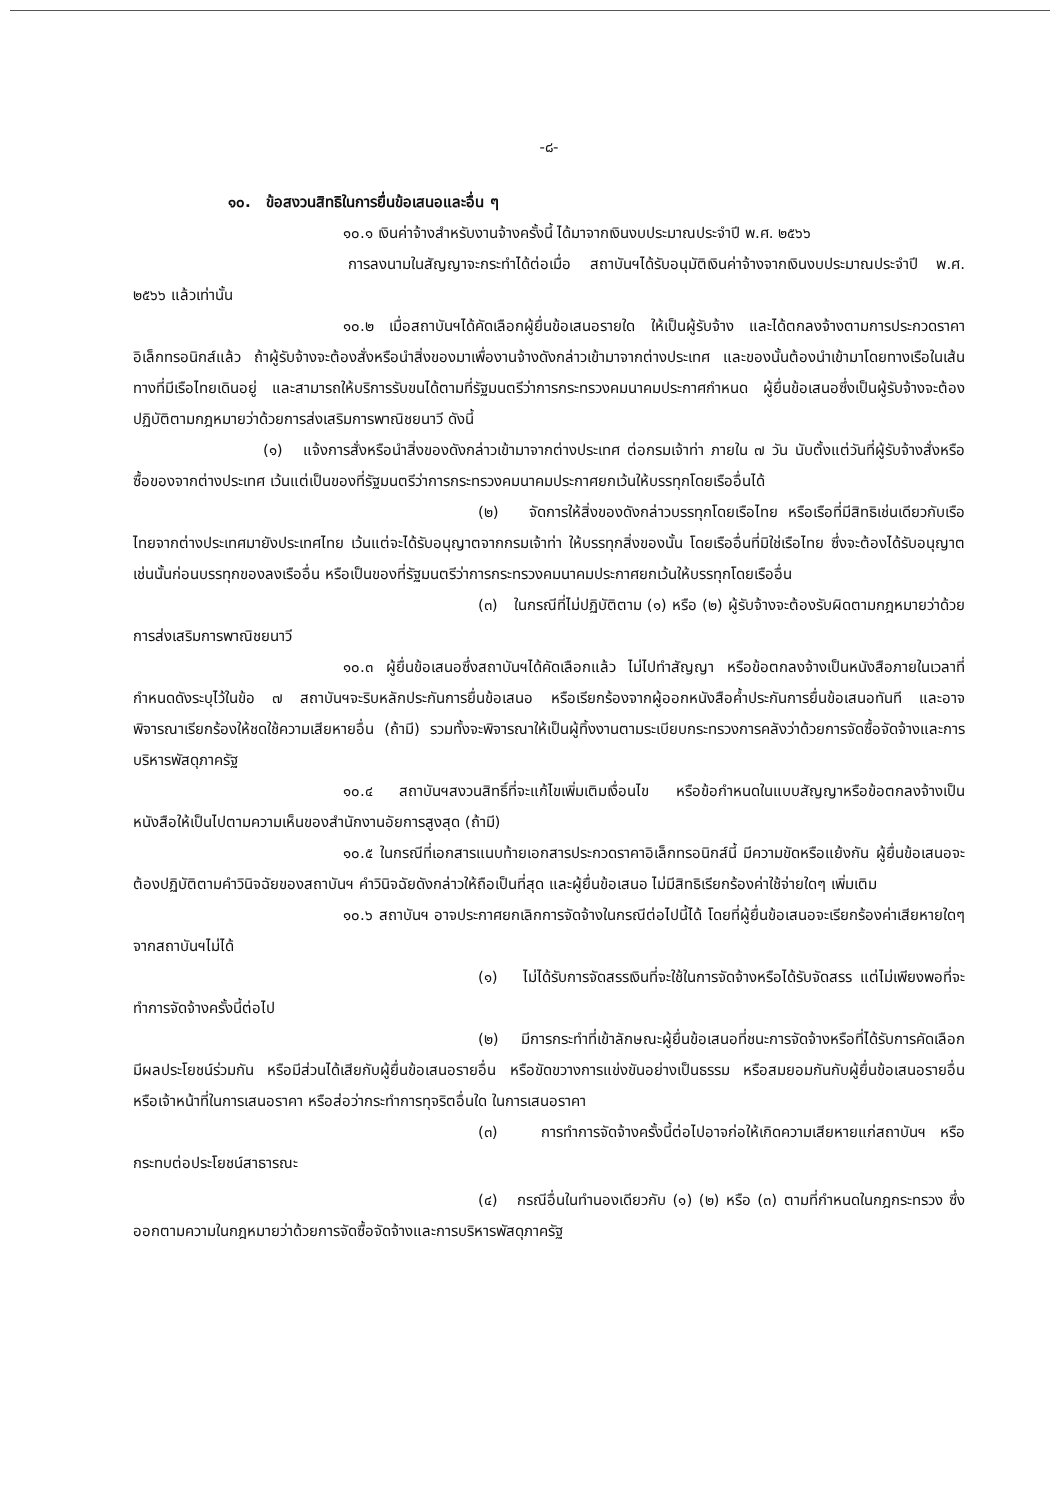-๘-
๑๐. ข้อสงวนสิทธิในการยื่นข้อเสนอและอื่น ๆ
๑๐.๑ เงินค่าจ้างสำหรับงานจ้างครั้งนี้ ได้มาจากเงินงบประมาณประจำปี พ.ศ. ๒๕๖๖
การลงนามในสัญญาจะกระทำได้ต่อเมื่อ สถาบันฯได้รับอนุมัติเงินค่าจ้างจากเงินงบประมาณประจำปี พ.ศ. ๒๕๖๖ แล้วเท่านั้น
๑๐.๒ เมื่อสถาบันฯได้คัดเลือกผู้ยื่นข้อเสนอรายใด ให้เป็นผู้รับจ้าง และได้ตกลงจ้างตามการประกวดราคาอิเล็กทรอนิกส์แล้ว ถ้าผู้รับจ้างจะต้องสั่งหรือนำสิ่งของมาเพื่องานจ้างดังกล่าวเข้ามาจากต่างประเทศ และของนั้นต้องนำเข้ามาโดยทางเรือในเส้นทางที่มีเรือไทยเดินอยู่ และสามารถให้บริการรับขนได้ตามที่รัฐมนตรีว่าการกระทรวงคมนาคมประกาศกำหนด ผู้ยื่นข้อเสนอซึ่งเป็นผู้รับจ้างจะต้องปฏิบัติตามกฎหมายว่าด้วยการส่งเสริมการพาณิชยนาวี ดังนี้
(๑) แจ้งการสั่งหรือนำสิ่งของดังกล่าวเข้ามาจากต่างประเทศ ต่อกรมเจ้าท่า ภายใน ๗ วัน นับตั้งแต่วันที่ผู้รับจ้างสั่งหรือซื้อของจากต่างประเทศ เว้นแต่เป็นของที่รัฐมนตรีว่าการกระทรวงคมนาคมประกาศยกเว้นให้บรรทุกโดยเรืออื่นได้
(๒) จัดการให้สิ่งของดังกล่าวบรรทุกโดยเรือไทย หรือเรือที่มีสิทธิเช่นเดียวกับเรือไทยจากต่างประเทศมายังประเทศไทย เว้นแต่จะได้รับอนุญาตจากกรมเจ้าท่า ให้บรรทุกสิ่งของนั้น โดยเรืออื่นที่มิใช่เรือไทย ซึ่งจะต้องได้รับอนุญาตเช่นนั้นก่อนบรรทุกของลงเรืออื่น หรือเป็นของที่รัฐมนตรีว่าการกระทรวงคมนาคมประกาศยกเว้นให้บรรทุกโดยเรืออื่น
(๓) ในกรณีที่ไม่ปฏิบัติตาม (๑) หรือ (๒) ผู้รับจ้างจะต้องรับผิดตามกฎหมายว่าด้วยการส่งเสริมการพาณิชยนาวี
๑๐.๓ ผู้ยื่นข้อเสนอซึ่งสถาบันฯได้คัดเลือกแล้ว ไม่ไปทำสัญญา หรือข้อตกลงจ้างเป็นหนังสือภายในเวลาที่กำหนดดังระบุไว้ในข้อ ๗ สถาบันฯจะริบหลักประกันการยื่นข้อเสนอ หรือเรียกร้องจากผู้ออกหนังสือค้ำประกันการยื่นข้อเสนอทันที และอาจพิจารณาเรียกร้องให้ชดใช้ความเสียหายอื่น (ถ้ามี) รวมทั้งจะพิจารณาให้เป็นผู้ทิ้งงานตามระเบียบกระทรวงการคลังว่าด้วยการจัดซื้อจัดจ้างและการบริหารพัสดุภาครัฐ
๑๐.๔ สถาบันฯสงวนสิทธิ์ที่จะแก้ไขเพิ่มเติมเงื่อนไข หรือข้อกำหนดในแบบสัญญาหรือข้อตกลงจ้างเป็นหนังสือให้เป็นไปตามความเห็นของสำนักงานอัยการสูงสุด (ถ้ามี)
๑๐.๕ ในกรณีที่เอกสารแนบท้ายเอกสารประกวดราคาอิเล็กทรอนิกส์นี้ มีความขัดหรือแย้งกัน ผู้ยื่นข้อเสนอจะต้องปฏิบัติตามคำวินิจฉัยของสถาบันฯ คำวินิจฉัยดังกล่าวให้ถือเป็นที่สุด และผู้ยื่นข้อเสนอ ไม่มีสิทธิเรียกร้องค่าใช้จ่ายใดๆ เพิ่มเติม
๑๐.๖ สถาบันฯ อาจประกาศยกเลิกการจัดจ้างในกรณีต่อไปนี้ได้ โดยที่ผู้ยื่นข้อเสนอจะเรียกร้องค่าเสียหายใดๆ จากสถาบันฯไม่ได้
(๑) ไม่ได้รับการจัดสรรเงินที่จะใช้ในการจัดจ้างหรือได้รับจัดสรร แต่ไม่เพียงพอที่จะทำการจัดจ้างครั้งนี้ต่อไป
(๒) มีการกระทำที่เข้าลักษณะผู้ยื่นข้อเสนอที่ชนะการจัดจ้างหรือที่ได้รับการคัดเลือกมีผลประโยชน์ร่วมกัน หรือมีส่วนได้เสียกับผู้ยื่นข้อเสนอรายอื่น หรือขัดขวางการแข่งขันอย่างเป็นธรรม หรือสมยอมกันกับผู้ยื่นข้อเสนอรายอื่น หรือเจ้าหน้าที่ในการเสนอราคา หรือส่อว่ากระทำการทุจริตอื่นใด ในการเสนอราคา
(๓) การทำการจัดจ้างครั้งนี้ต่อไปอาจก่อให้เกิดความเสียหายแก่สถาบันฯ หรือกระทบต่อประโยชน์สาธารณะ
(๔) กรณีอื่นในทำนองเดียวกับ (๑) (๒) หรือ (๓) ตามที่กำหนดในกฎกระทรวง ซึ่งออกตามความในกฎหมายว่าด้วยการจัดซื้อจัดจ้างและการบริหารพัสดุภาครัฐ